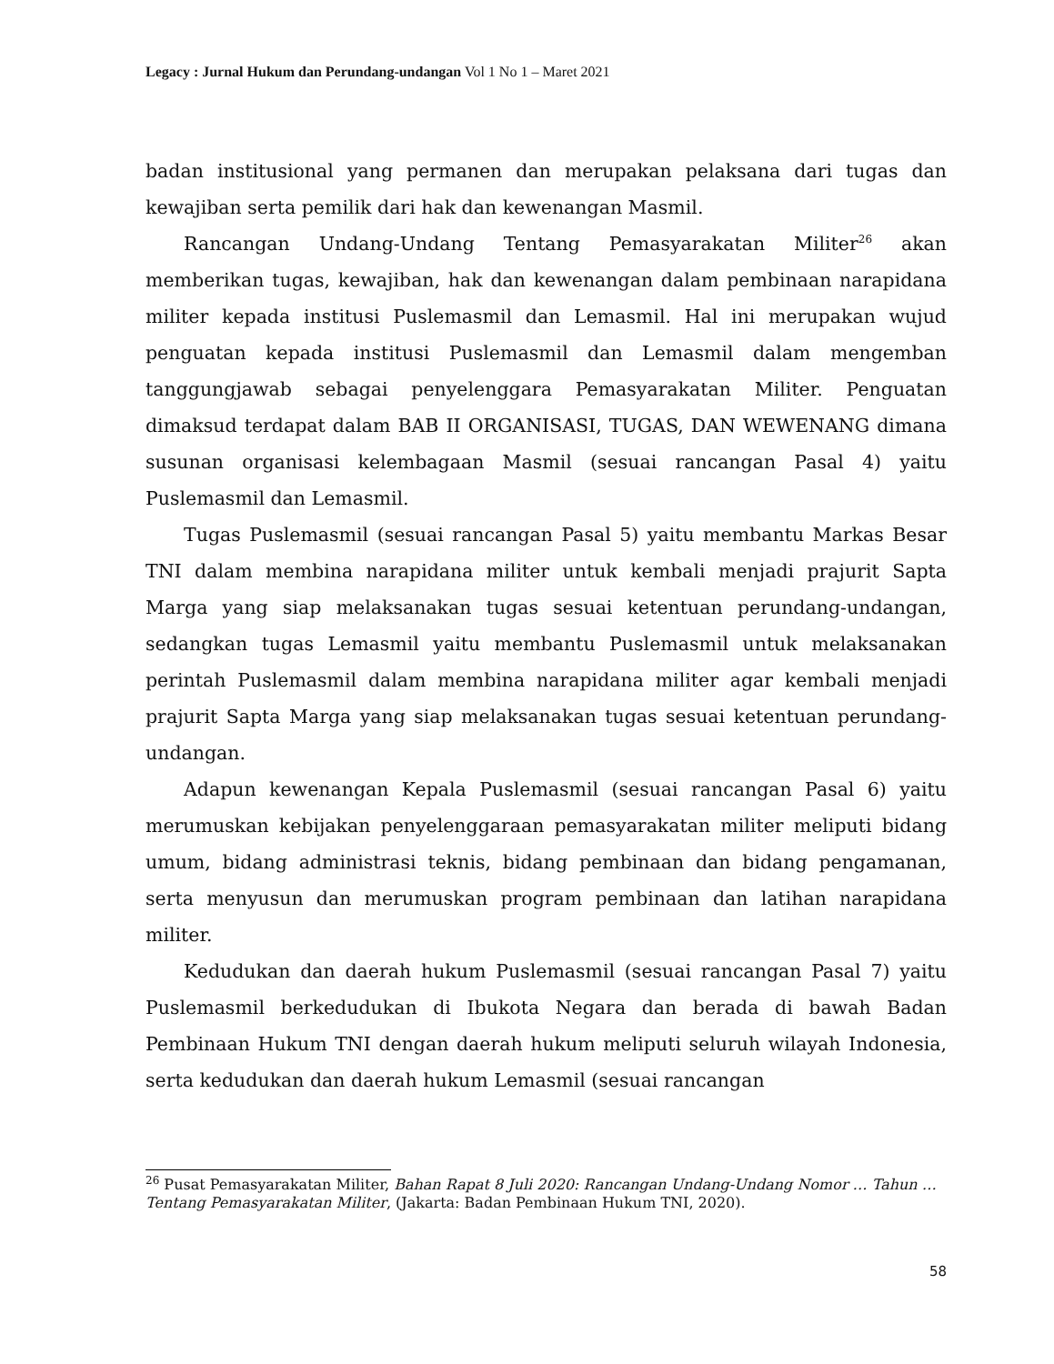Legacy : Jurnal Hukum dan Perundang-undangan Vol 1 No 1 – Maret 2021
badan institusional yang permanen dan merupakan pelaksana dari tugas dan kewajiban serta pemilik dari hak dan kewenangan Masmil.
Rancangan Undang-Undang Tentang Pemasyarakatan Militer<sup>26</sup> akan memberikan tugas, kewajiban, hak dan kewenangan dalam pembinaan narapidana militer kepada institusi Puslemasmil dan Lemasmil. Hal ini merupakan wujud penguatan kepada institusi Puslemasmil dan Lemasmil dalam mengemban tanggungjawab sebagai penyelenggara Pemasyarakatan Militer. Penguatan dimaksud terdapat dalam BAB II ORGANISASI, TUGAS, DAN WEWENANG dimana susunan organisasi kelembagaan Masmil (sesuai rancangan Pasal 4) yaitu Puslemasmil dan Lemasmil.
Tugas Puslemasmil (sesuai rancangan Pasal 5) yaitu membantu Markas Besar TNI dalam membina narapidana militer untuk kembali menjadi prajurit Sapta Marga yang siap melaksanakan tugas sesuai ketentuan perundang-undangan, sedangkan tugas Lemasmil yaitu membantu Puslemasmil untuk melaksanakan perintah Puslemasmil dalam membina narapidana militer agar kembali menjadi prajurit Sapta Marga yang siap melaksanakan tugas sesuai ketentuan perundang-undangan.
Adapun kewenangan Kepala Puslemasmil (sesuai rancangan Pasal 6) yaitu merumuskan kebijakan penyelenggaraan pemasyarakatan militer meliputi bidang umum, bidang administrasi teknis, bidang pembinaan dan bidang pengamanan, serta menyusun dan merumuskan program pembinaan dan latihan narapidana militer.
Kedudukan dan daerah hukum Puslemasmil (sesuai rancangan Pasal 7) yaitu Puslemasmil berkedudukan di Ibukota Negara dan berada di bawah Badan Pembinaan Hukum TNI dengan daerah hukum meliputi seluruh wilayah Indonesia, serta kedudukan dan daerah hukum Lemasmil (sesuai rancangan
<sup>26</sup> Pusat Pemasyarakatan Militer, Bahan Rapat 8 Juli 2020: Rancangan Undang-Undang Nomor … Tahun … Tentang Pemasyarakatan Militer, (Jakarta: Badan Pembinaan Hukum TNI, 2020).
58